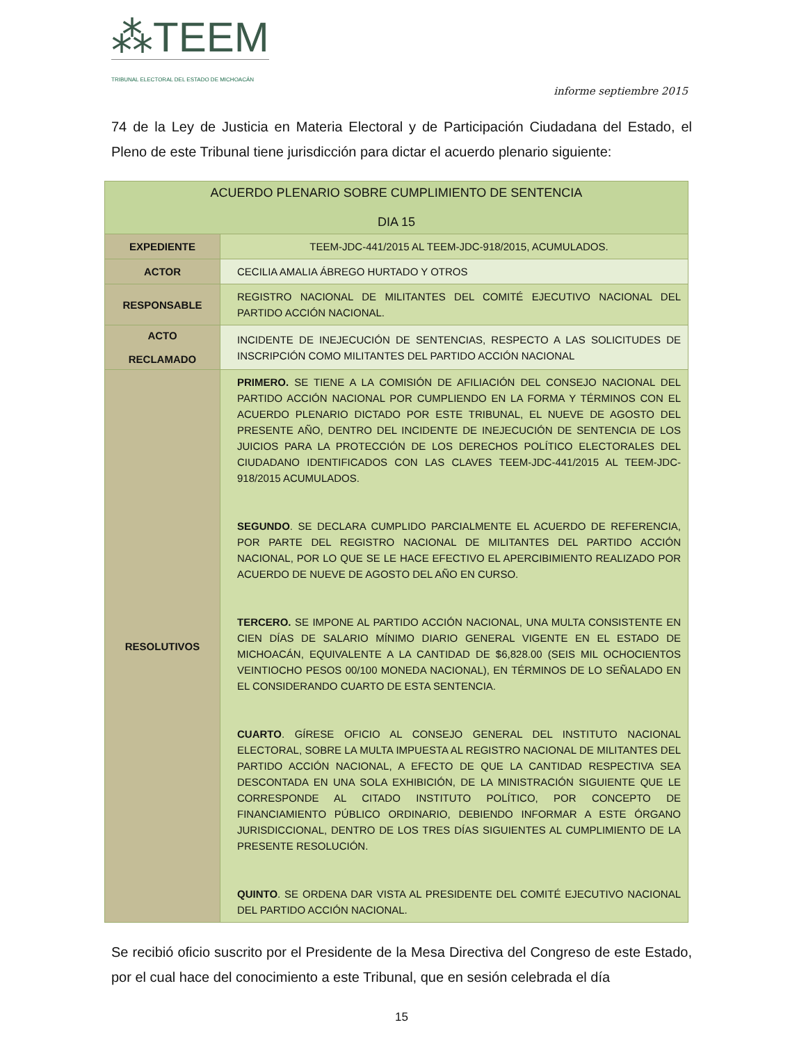⁂TEEM
TRIBUNAL ELECTORAL DEL ESTADO DE MICHOACÁN
informe septiembre 2015
74 de la Ley de Justicia en Materia Electoral y de Participación Ciudadana del Estado, el Pleno de este Tribunal tiene jurisdicción para dictar el acuerdo plenario siguiente:
| ACUERDO PLENARIO SOBRE CUMPLIMIENTO DE SENTENCIA DIA 15 | |
| EXPEDIENTE | TEEM-JDC-441/2015 AL TEEM-JDC-918/2015, ACUMULADOS. |
| ACTOR | CECILIA AMALIA ÁBREGO HURTADO Y OTROS |
| RESPONSABLE | REGISTRO NACIONAL DE MILITANTES DEL COMITÉ EJECUTIVO NACIONAL DEL PARTIDO ACCIÓN NACIONAL. |
| ACTO RECLAMADO | INCIDENTE DE INEJECUCIÓN DE SENTENCIAS, RESPECTO A LAS SOLICITUDES DE INSCRIPCIÓN COMO MILITANTES DEL PARTIDO ACCIÓN NACIONAL |
| RESOLUTIVOS | PRIMERO. SE TIENE A LA COMISIÓN DE AFILIACIÓN DEL CONSEJO NACIONAL DEL PARTIDO ACCIÓN NACIONAL POR CUMPLIENDO EN LA FORMA Y TÉRMINOS CON EL ACUERDO PLENARIO DICTADO POR ESTE TRIBUNAL, EL NUEVE DE AGOSTO DEL PRESENTE AÑO, DENTRO DEL INCIDENTE DE INEJECUCIÓN DE SENTENCIA DE LOS JUICIOS PARA LA PROTECCIÓN DE LOS DERECHOS POLÍTICO ELECTORALES DEL CIUDADANO IDENTIFICADOS CON LAS CLAVES TEEM-JDC-441/2015 AL TEEM-JDC-918/2015 ACUMULADOS. SEGUNDO . SE DECLARA CUMPLIDO PARCIALMENTE EL ACUERDO DE REFERENCIA, POR PARTE DEL REGISTRO NACIONAL DE MILITANTES DEL PARTIDO ACCIÓN NACIONAL, POR LO QUE SE LE HACE EFECTIVO EL APERCIBIMIENTO REALIZADO POR ACUERDO DE NUEVE DE AGOSTO DEL AÑO EN CURSO. TERCERO. SE IMPONE AL PARTIDO ACCIÓN NACIONAL, UNA MULTA CONSISTENTE EN CIEN DÍAS DE SALARIO MÍNIMO DIARIO GENERAL VIGENTE EN EL ESTADO DE MICHOACÁN, EQUIVALENTE A LA CANTIDAD DE $6,828.00 (SEIS MIL OCHOCIENTOS VEINTIOCHO PESOS 00/100 MONEDA NACIONAL), EN TÉRMINOS DE LO SEÑALADO EN EL CONSIDERANDO CUARTO DE ESTA SENTENCIA. CUARTO . GÍRESE OFICIO AL CONSEJO GENERAL DEL INSTITUTO NACIONAL ELECTORAL, SOBRE LA MULTA IMPUESTA AL REGISTRO NACIONAL DE MILITANTES DEL PARTIDO ACCIÓN NACIONAL, A EFECTO DE QUE LA CANTIDAD RESPECTIVA SEA DESCONTADA EN UNA SOLA EXHIBICIÓN, DE LA MINISTRACIÓN SIGUIENTE QUE LE CORRESPONDE AL CITADO INSTITUTO POLÍTICO, POR CONCEPTO DE FINANCIAMIENTO PÚBLICO ORDINARIO, DEBIENDO INFORMAR A ESTE ÓRGANO JURISDICCIONAL, DENTRO DE LOS TRES DÍAS SIGUIENTES AL CUMPLIMIENTO DE LA PRESENTE RESOLUCIÓN. QUINTO . SE ORDENA DAR VISTA AL PRESIDENTE DEL COMITÉ EJECUTIVO NACIONAL DEL PARTIDO ACCIÓN NACIONAL. |
Se recibió oficio suscrito por el Presidente de la Mesa Directiva del Congreso de este Estado, por el cual hace del conocimiento a este Tribunal, que en sesión celebrada el día
15